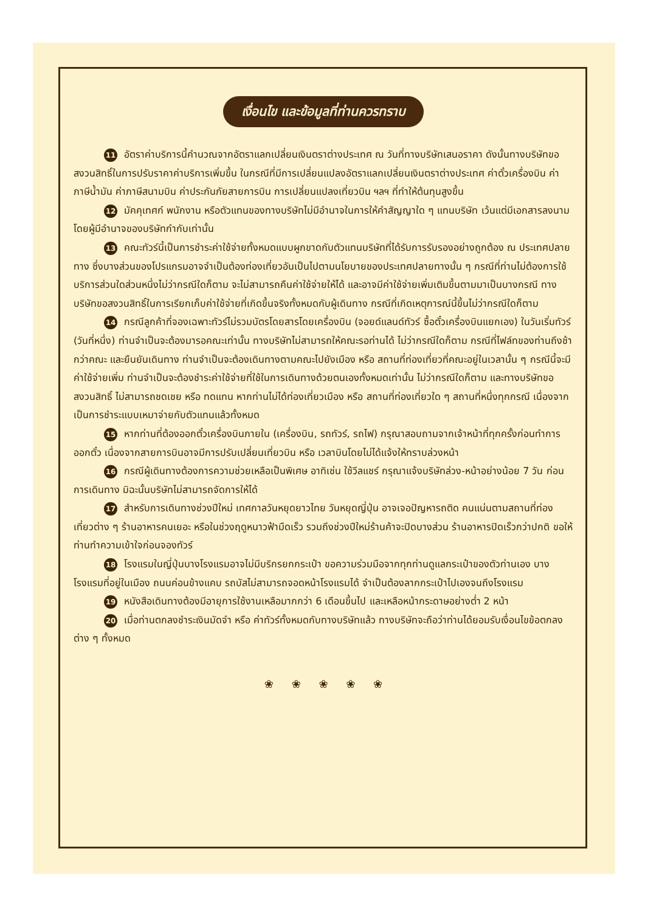เงื่อนไข และข้อมูลที่ท่านควรทราบ
11 อัตราค่าบริการนี้คำนวณจากอัตราแลกเปลี่ยนเงินตราต่างประเทศ ณ วันที่ทางบริษัทเสนอราคา ดังนั้นทางบริษัทขอสงวนสิทธิ์ในการปรับราคาค่าบริการเพิ่มขึ้น ในกรณีที่มีการเปลี่ยนแปลงอัตราแลกเปลี่ยนเงินตราต่างประเทศ ค่าตั๋วเครื่องบิน ค่าภาษีน้ำมัน ค่าภาษีสนามบิน ค่าประกันภัยสายการบิน การเปลี่ยนแปลงเที่ยวบิน ฯลฯ ที่ทำให้ต้นทุนสูงขึ้น
12 มัคคุเทศก์ พนักงาน หรือตัวแทนของทางบริษัทไม่มีอำนาจในการให้คำสัญญาใด ๆ แทนบริษัท เว้นแต่มีเอกสารลงนามโดยผู้มีอำนาจของบริษัทกำกับเท่านั้น
13 คณะทัวร์นี้เป็นการชำระค่าใช้จ่ายทั้งหมดแบบผูกขาดกับตัวแทนบริษัทที่ได้รับการรับรองอย่างถูกต้อง ณ ประเทศปลายทาง ซึ่งบางส่วนของโปรแกรมอาจจำเป็นต้องท่องเที่ยวอันเป็นไปตามนโยบายของประเทศปลายทางนั้น ๆ กรณีที่ท่านไม่ต้องการใช้บริการส่วนใดส่วนหนึ่งไม่ว่ากรณีใดก็ตาม จะไม่สามารถคืนค่าใช้จ่ายให้ได้ และอาจมีค่าใช้จ่ายเพิ่มเติมขึ้นตามมาเป็นบางกรณี ทางบริษัทขอสงวนสิทธิ์ในการเรียกเก็บค่าใช้จ่ายที่เกิดขึ้นจริงทั้งหมดกับผู้เดินทาง กรณีที่เกิดเหตุการณ์นี้ขึ้นไม่ว่ากรณีใดก็ตาม
14 กรณีลูกค้าที่จองเฉพาะทัวร์ไม่รวมบัตรโดยสารโดยเครื่องบิน (จอยด์แลนด์ทัวร์ ซื้อตั๋วเครื่องบินแยกเอง) ในวันเริ่มทัวร์ (วันที่หนึ่ง) ท่านจำเป็นจะต้องมารอคณะเท่านั้น ทางบริษัทไม่สามารถให้คณะรอท่านได้ ไม่ว่ากรณีใดก็ตาม กรณีที่ไฟล์ทของท่านถึงช้ากว่าคณะ และยืนยันเดินทาง ท่านจำเป็นจะต้องเดินทางตามคณะไปยังเมือง หรือ สถานที่ท่องเที่ยวที่คณะอยู่ในเวลานั้น ๆ กรณีนี้จะมีค่าใช้จ่ายเพิ่ม ท่านจำเป็นจะต้องชำระค่าใช้จ่ายที่ใช้ในการเดินทางด้วยตนเองทั้งหมดเท่านั้น ไม่ว่ากรณีใดก็ตาม และทางบริษัทขอสงวนสิทธิ์ ไม่สามารถชดเชย หรือ ทดแทน หากท่านไม่ได้ท่องเที่ยวเมือง หรือ สถานที่ท่องเที่ยวใด ๆ สถานที่หนึ่งทุกกรณี เนื่องจากเป็นการชำระแบบเหมาจ่ายกับตัวแทนแล้วทั้งหมด
15 หากท่านที่ต้องออกตั๋วเครื่องบินภายใน (เครื่องบิน, รถทัวร์, รถไฟ) กรุณาสอบถามจากเจ้าหน้าที่ทุกครั้งก่อนทำการออกตั๋ว เนื่องจากสายการบินอาจมีการปรับเปลี่ยนเที่ยวบิน หรือ เวลาบินโดยไม่ได้แจ้งให้ทราบล่วงหน้า
16 กรณีผู้เดินทางต้องการความช่วยเหลือเป็นพิเศษ อาทิเช่น ใช้วีลแชร์ กรุณาแจ้งบริษัทล่วง-หน้าอย่างน้อย 7 วัน ก่อนการเดินทาง มิฉะนั้นบริษัทไม่สามารถจัดการให้ได้
17 สำหรับการเดินทางช่วงปีใหม่ เทศกาลวันหยุดยาวไทย วันหยุดญี่ปุ่น อาจเจอปัญหารถติด คนแน่นตามสถานที่ท่องเที่ยวต่าง ๆ ร้านอาหารคนเยอะ หรือในช่วงฤดูหนาวฟ้ามืดเร็ว รวมถึงช่วงปีใหม่ร้านค้าจะปิดบางส่วน ร้านอาหารปิดเร็วกว่าปกติ ขอให้ท่านทำความเข้าใจก่อนจองทัวร์
18 โรงแรมในญี่ปุ่นบางโรงแรมอาจไม่มีบริกรยกกระเป๋า ขอความร่วมมือจากทุกท่านดูแลกระเป๋าของตัวท่านเอง บางโรงแรมที่อยู่ในเมือง ถนนค่อนข้างแคบ รถบัสไม่สามารถจอดหน้าโรงแรมได้ จำเป็นต้องลากกระเป๋าไปเองจนถึงโรงแรม
19 หนังสือเดินทางต้องมีอายุการใช้งานเหลือมากกว่า 6 เดือนขึ้นไป และเหลือหน้ากระดาษอย่างต่ำ 2 หน้า
20 เมื่อท่านตกลงชำระเงินมัดจำ หรือ ค่าทัวร์ทั้งหมดกับทางบริษัทแล้ว ทางบริษัทจะถือว่าท่านได้ยอมรับเงื่อนไขข้อตกลงต่าง ๆ ทั้งหมด
❀ ❀ ❀ ❀ ❀